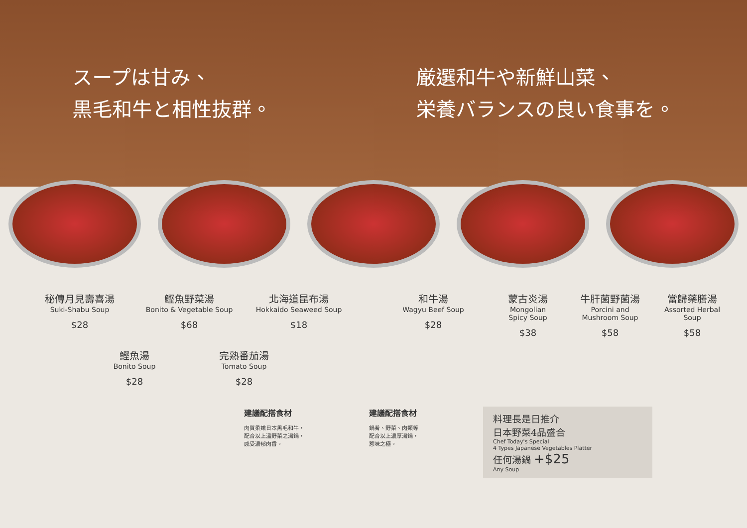スープは甘み、
黒毛和牛と相性抜群。
厳選和牛や新鮮山菜、
栄養バランスの良い食事を。
秘傳月見壽喜湯
Suki-Shabu Soup
$28
鰹魚野菜湯
Bonito & Vegetable Soup
$68
北海道昆布湯
Hokkaido Seaweed Soup
$18
和牛湯
Wagyu Beef Soup
$28
蒙古炎湯
Mongolian
Spicy Soup
$38
牛肝菌野菌湯
Porcini and
Mushroom Soup
$58
當歸藥膳湯
Assorted Herbal
Soup
$58
鰹魚湯
Bonito Soup
$28
完熟番茄湯
Tomato Soup
$28
建議配搭食材
肉質柔嫩日本黑毛和牛，
配合以上溫野菜之湯鍋，
感受濃郁肉香。
建議配搭食材
鍋肴、野菜、肉類等
配合以上濃厚湯鍋，
惹味之極。
料理長是日推介
日本野菜4品盛合
Chef Today's Special
4 Types Japanese Vegetables Platter
任何湯鍋 +$25
Any Soup